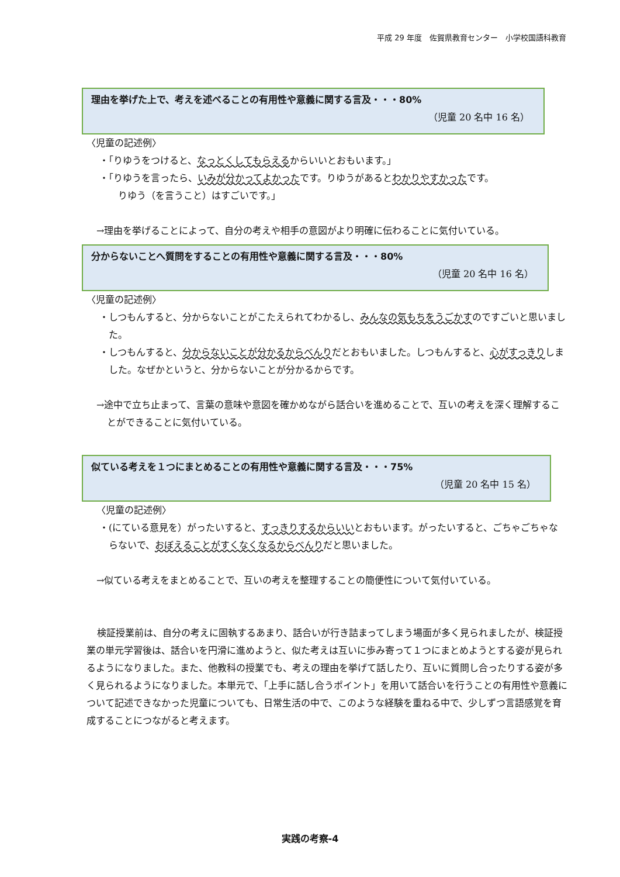平成 29 年度　佐賀県教育センター　小学校国語科教育
理由を挙げた上で、考えを述べることの有用性や意義に関する言及・・・80%
（児童 20 名中 16 名）
〈児童の記述例〉
・「りゆうをつけると、なっとくしてもらえるからいいとおもいます。」
・「りゆうを言ったら、いみが分かってよかったです。りゆうがあるとわかりやすかったです。
　りゆう（を言うこと）はすごいです。」
→理由を挙げることによって、自分の考えや相手の意図がより明確に伝わることに気付いている。
分からないことへ質問をすることの有用性や意義に関する言及・・・80%
（児童 20 名中 16 名）
〈児童の記述例〉
・しつもんすると、分からないことがこたえられてわかるし、みんなの気もちをうごかすのですごいと思いました。
・しつもんすると、分からないことが分かるからべんりだとおもいました。しつもんすると、心がすっきりしました。なぜかというと、分からないことが分かるからです。
→途中で立ち止まって、言葉の意味や意図を確かめながら話合いを進めることで、互いの考えを深く理解することができることに気付いている。
似ている考えを１つにまとめることの有用性や意義に関する言及・・・75%
（児童 20 名中 15 名）
〈児童の記述例〉
・(にている意見を）がったいすると、すっきりするからいいとおもいます。がったいすると、ごちゃごちゃならないで、おぼえることがすくなくなるからべんりだと思いました。
→似ている考えをまとめることで、互いの考えを整理することの簡便性について気付いている。
検証授業前は、自分の考えに固執するあまり、話合いが行き詰まってしまう場面が多く見られましたが、検証授業の単元学習後は、話合いを円滑に進めようと、似た考えは互いに歩み寄って１つにまとめようとする姿が見られるようになりました。また、他教科の授業でも、考えの理由を挙げて話したり、互いに質問し合ったりする姿が多く見られるようになりました。本単元で、「上手に話し合うポイント」を用いて話合いを行うことの有用性や意義について記述できなかった児童についても、日常生活の中で、このような経験を重ねる中で、少しずつ言語感覚を育成することにつながると考えます。
実践の考察-4